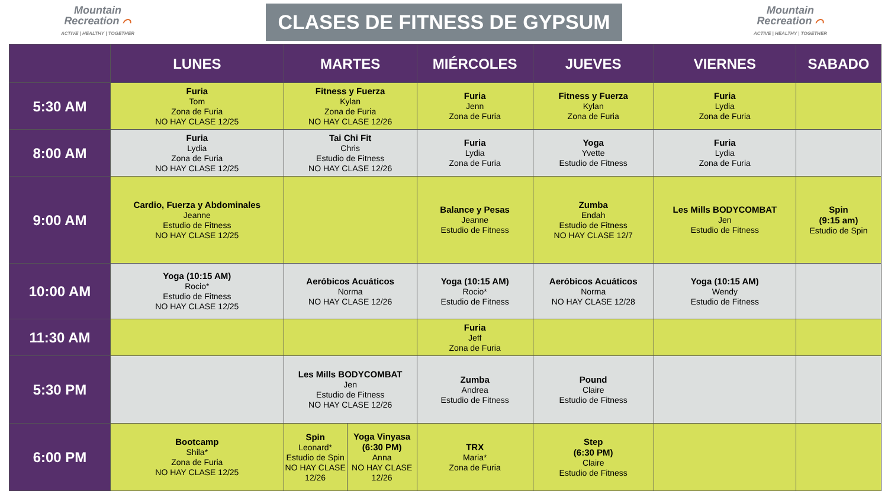Mountain
Recreation ⌒
ACTIVE | HEALTHY | TOGETHER
CLASES DE FITNESS DE GYPSUM
Mountain
Recreation ⌒
ACTIVE | HEALTHY | TOGETHER
| | LUNES | MARTES | | MIÉRCOLES | JUEVES | VIERNES | SABADO |
| --- | --- | --- | --- | --- | --- | --- | --- |
| 5:30 AM | Furia Tom Zona de Furia NO HAY CLASE 12/25 | Fitness y Fuerza Kylan Zona de Furia NO HAY CLASE 12/26 | | Furia Jenn Zona de Furia | Fitness y Fuerza Kylan Zona de Furia | Furia Lydia Zona de Furia | |
| 8:00 AM | Furia Lydia Zona de Furia NO HAY CLASE 12/25 | Tai Chi Fit Chris Estudio de Fitness NO HAY CLASE 12/26 | | Furia Lydia Zona de Furia | Yoga Yvette Estudio de Fitness | Furia Lydia Zona de Furia | |
| 9:00 AM | Cardio, Fuerza y Abdominales Jeanne Estudio de Fitness NO HAY CLASE 12/25 | | | Balance y Pesas Jeanne Estudio de Fitness | Zumba Endah Estudio de Fitness NO HAY CLASE 12/7 | Les Mills BODYCOMBAT Jen Estudio de Fitness | Spin (9:15 am) Estudio de Spin |
| 10:00 AM | Yoga (10:15 AM) Rocio* Estudio de Fitness NO HAY CLASE 12/25 | Aeróbicos Acuáticos Norma NO HAY CLASE 12/26 | | Yoga (10:15 AM) Rocio* Estudio de Fitness | Aeróbicos Acuáticos Norma NO HAY CLASE 12/28 | Yoga (10:15 AM) Wendy Estudio de Fitness | |
| 11:30 AM | | | | Furia Jeff Zona de Furia | | | |
| 5:30 PM | | Les Mills BODYCOMBAT Jen Estudio de Fitness NO HAY CLASE 12/26 | | Zumba Andrea Estudio de Fitness | Pound Claire Estudio de Fitness | | |
| 6:00 PM | Bootcamp Shila* Zona de Furia NO HAY CLASE 12/25 | Spin Leonard* Estudio de Spin NO HAY CLASE 12/26 | Yoga Vinyasa (6:30 PM) Anna NO HAY CLASE 12/26 | TRX Maria* Zona de Furia | Step (6:30 PM) Claire Estudio de Fitness | | |